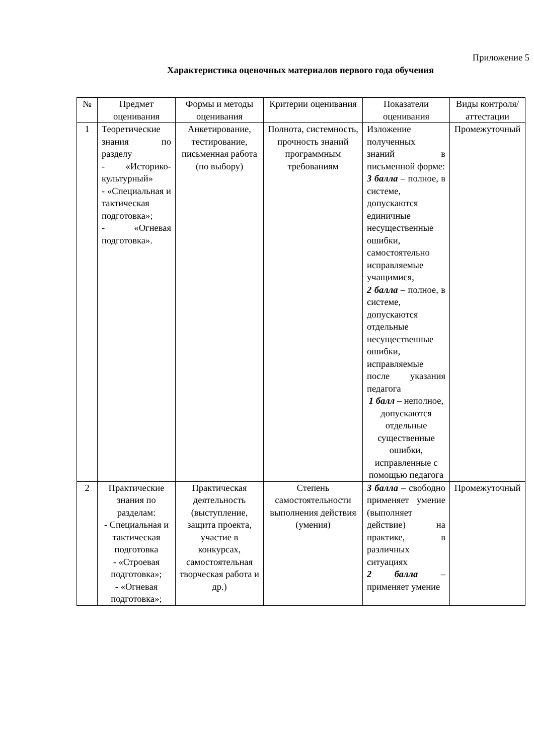Приложение 5
Характеристика оценочных материалов первого года обучения
| № | Предмет оценивания | Формы и методы оценивания | Критерии оценивания | Показатели оценивания | Виды контроля/ аттестации |
| --- | --- | --- | --- | --- | --- |
| 1 | Теоретические знания по разделу - «Историко-культурный» - «Специальная и тактическая подготовка»; - «Огневая подготовка». | Анкетирование, тестирование, письменная работа (по выбору) | Полнота, системность, прочность знаний программным требованиям | Изложение полученных знаний в письменной форме: 3 балла – полное, в системе, допускаются единичные несущественные ошибки, самостоятельно исправляемые учащимися, 2 балла – полное, в системе, допускаются отдельные несущественные ошибки, исправляемые после указания педагога 1 балл – неполное, допускаются отдельные существенные ошибки, исправленные с помощью педагога | Промежуточный |
| 2 | Практические знания по разделам: - Специальная и тактическая подготовка - «Строевая подготовка»; - «Огневая подготовка»; | Практическая деятельность (выступление, защита проекта, участие в конкурсах, самостоятельная творческая работа и др.) | Степень самостоятельности выполнения действия (умения) | 3 балла – свободно применяет умение (выполняет действие) на практике, в различных ситуациях 2 балла – применяет умение | Промежуточный |